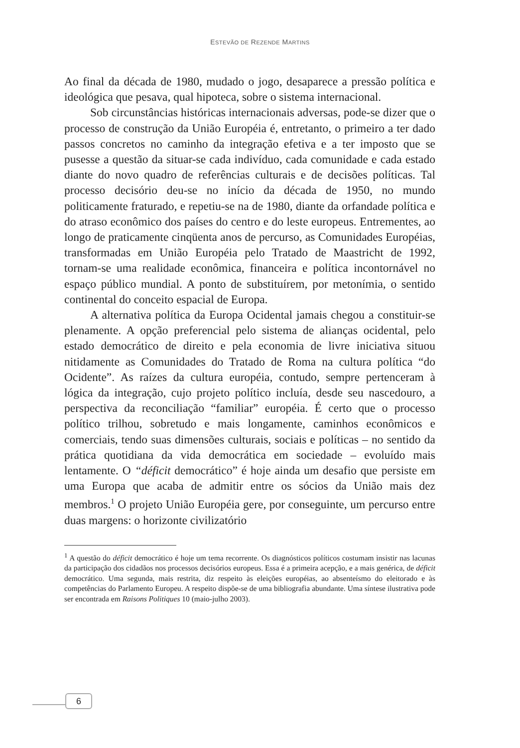ESTEVÃO DE REZENDE MARTINS
Ao final da década de 1980, mudado o jogo, desaparece a pressão política e ideológica que pesava, qual hipoteca, sobre o sistema internacional.
Sob circunstâncias históricas internacionais adversas, pode-se dizer que o processo de construção da União Européia é, entretanto, o primeiro a ter dado passos concretos no caminho da integração efetiva e a ter imposto que se pusesse a questão da situar-se cada indivíduo, cada comunidade e cada estado diante do novo quadro de referências culturais e de decisões políticas. Tal processo decisório deu-se no início da década de 1950, no mundo politicamente fraturado, e repetiu-se na de 1980, diante da orfandade política e do atraso econômico dos países do centro e do leste europeus. Entrementes, ao longo de praticamente cinqüenta anos de percurso, as Comunidades Européias, transformadas em União Européia pelo Tratado de Maastricht de 1992, tornam-se uma realidade econômica, financeira e política incontornável no espaço público mundial. A ponto de substituírem, por metonímia, o sentido continental do conceito espacial de Europa.
A alternativa política da Europa Ocidental jamais chegou a constituir-se plenamente. A opção preferencial pelo sistema de alianças ocidental, pelo estado democrático de direito e pela economia de livre iniciativa situou nitidamente as Comunidades do Tratado de Roma na cultura política “do Ocidente”. As raízes da cultura européia, contudo, sempre pertenceram à lógica da integração, cujo projeto político incluía, desde seu nascedouro, a perspectiva da reconciliação “familiar” européia. É certo que o processo político trilhou, sobretudo e mais longamente, caminhos econômicos e comerciais, tendo suas dimensões culturais, sociais e políticas – no sentido da prática quotidiana da vida democrática em sociedade – evoluído mais lentamente. O “déficit democrático” é hoje ainda um desafio que persiste em uma Europa que acaba de admitir entre os sócios da União mais dez membros.<sup>1</sup> O projeto União Européia gere, por conseguinte, um percurso entre duas margens: o horizonte civilizatório
<sup>1</sup> A questão do déficit democrático é hoje um tema recorrente. Os diagnósticos políticos costumam insistir nas lacunas da participação dos cidadãos nos processos decisórios europeus. Essa é a primeira acepção, e a mais genérica, de déficit democrático. Uma segunda, mais restrita, diz respeito às eleições européias, ao absenteísmo do eleitorado e às competências do Parlamento Europeu. A respeito dispõe-se de uma bibliografia abundante. Uma síntese ilustrativa pode ser encontrada em Raisons Politiques 10 (maio-julho 2003).
6